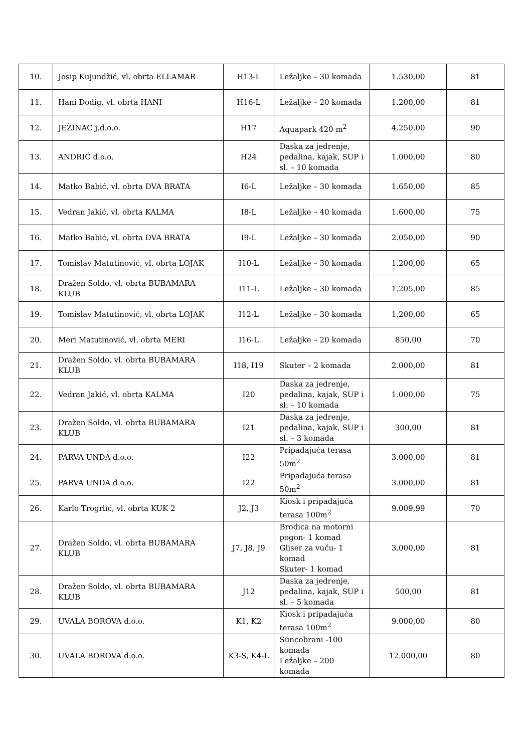| 10. | Josip Kujundžić, vl. obrta ELLAMAR | H13-L | Ležaljke – 30 komada | 1.530,00 | 81 |
| 11. | Hani Dodig, vl. obrta HANI | H16-L | Ležaljke – 20 komada | 1.200,00 | 81 |
| 12. | JEŽINAC j.d.o.o. | H17 | Aquapark 420 m<sup>2</sup> | 4.250,00 | 90 |
| 13. | ANDRIĆ d.o.o. | H24 | Daska za jedrenje, pedalina, kajak, SUP i sl. – 10 komada | 1.000,00 | 80 |
| 14. | Matko Babić, vl. obrta DVA BRATA | I6-L | Ležaljke – 30 komada | 1.650,00 | 85 |
| 15. | Vedran Jakić, vl. obrta KALMA | I8-L | Ležaljke – 40 komada | 1.600,00 | 75 |
| 16. | Matko Babić, vl. obrta DVA BRATA | I9-L | Ležaljke – 30 komada | 2.050,00 | 90 |
| 17. | Tomislav Matutinović, vl. obrta LOJAK | I10-L | Ležaljke – 30 komada | 1.200,00 | 65 |
| 18. | Dražen Soldo, vl. obrta BUBAMARA KLUB | I11-L | Ležaljke – 30 komada | 1.205,00 | 85 |
| 19. | Tomislav Matutinović, vl. obrta LOJAK | I12-L | Ležaljke – 30 komada | 1.200,00 | 65 |
| 20. | Meri Matutinović, vl. obrta MERI | I16-L | Ležaljke – 20 komada | 850,00 | 70 |
| 21. | Dražen Soldo, vl. obrta BUBAMARA KLUB | I18, I19 | Skuter – 2 komada | 2.000,00 | 81 |
| 22. | Vedran Jakić, vl. obrta KALMA | I20 | Daska za jedrenje, pedalina, kajak, SUP i sl. – 10 komada | 1.000,00 | 75 |
| 23. | Dražen Soldo, vl. obrta BUBAMARA KLUB | I21 | Daska za jedrenje, pedalina, kajak, SUP i sl. – 3 komada | 300,00 | 81 |
| 24. | PARVA UNDA d.o.o. | I22 | Pripadajuća terasa 50m<sup>2</sup> | 3.000,00 | 81 |
| 25. | PARVA UNDA d.o.o. | I22 | Pripadajuća terasa 50m<sup>2</sup> | 3.000,00 | 81 |
| 26. | Karlo Trogrlić, vl. obrta KUK 2 | J2, J3 | Kiosk i pripadajuća terasa 100m<sup>2</sup> | 9.009,99 | 70 |
| 27. | Dražen Soldo, vl. obrta BUBAMARA KLUB | J7, J8, J9 | Brodica na motorni pogon- 1 komad Gliser za vuču- 1 komad Skuter- 1 komad | 3.000,00 | 81 |
| 28. | Dražen Soldo, vl. obrta BUBAMARA KLUB | J12 | Daska za jedrenje, pedalina, kajak, SUP i sl. – 5 komada | 500,00 | 81 |
| 29. | UVALA BOROVA d.o.o. | K1, K2 | Kiosk i pripadajuća terasa 100m<sup>2</sup> | 9.000,00 | 80 |
| 30. | UVALA BOROVA d.o.o. | K3-S, K4-L | Suncobrani -100 komada Ležaljke – 200 komada | 12.000,00 | 80 |